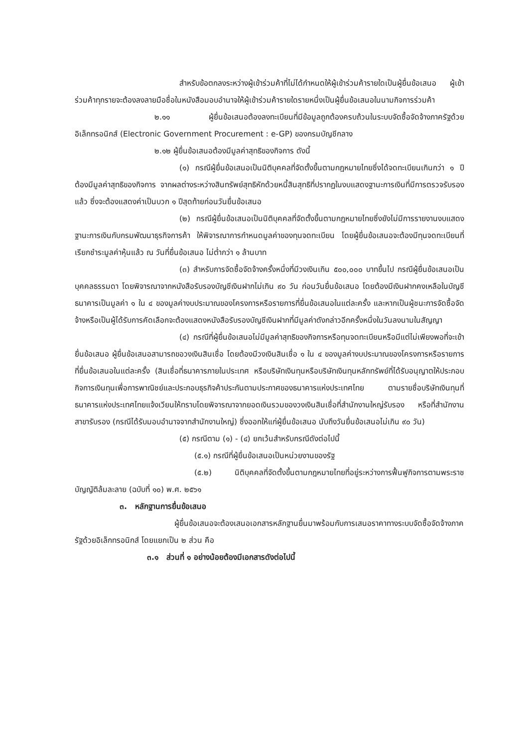สำหรับข้อตกลงระหว่างผู้เข้าร่วมค้าที่ไม่ได้กำหนดให้ผู้เข้าร่วมค้ารายใดเป็นผู้ยื่นข้อเสนอ ผู้เข้าร่วมค้าทุกรายจะต้องลงลายมือชื่อในหนังสือมอบอำนาจให้ผู้เข้าร่วมค้ารายใดรายหนึ่งเป็นผู้ยื่นข้อเสนอในนามกิจการร่วมค้า
๒.๑๑ ผู้ยื่นข้อเสนอต้องลงทะเบียนที่มีข้อมูลถูกต้องครบถ้วนในระบบจัดซื้อจัดจ้างภาครัฐด้วยอิเล็กทรอนิกส์ (Electronic Government Procurement : e-GP) ของกรมบัญชีกลาง
๒.๑๒ ผู้ยื่นข้อเสนอต้องมีมูลค่าสุทธิของกิจการ ดังนี้
(๑) กรณีผู้ยื่นข้อเสนอเป็นนิติบุคคลที่จัดตั้งขึ้นตามกฎหมายไทยซึ่งได้จดทะเบียนเกินกว่า ๑ ปี ต้องมีมูลค่าสุทธิของกิจการ จากผลต่างระหว่างสินทรัพย์สุทธิหักด้วยหนี้สินสุทธิที่ปรากฏในงบแสดงฐานะการเงินที่มีการตรวจรับรองแล้ว ซึ่งจะต้องแสดงค่าเป็นบวก ๑ ปีสุดท้ายก่อนวันยื่นข้อเสนอ
(๒) กรณีผู้ยื่นข้อเสนอเป็นนิติบุคคลที่จัดตั้งขึ้นตามกฎหมายไทยซึ่งยังไม่มีการรายงานงบแสดงฐานะการเงินกับกรมพัฒนาธุรกิจการค้า ให้พิจารณาการกำหนดมูลค่าของทุนจดทะเบียน โดยผู้ยื่นข้อเสนอจะต้องมีทุนจดทะเบียนที่เรียกชำระมูลค่าหุ้นแล้ว ณ วันที่ยื่นข้อเสนอ ไม่ต่ำกว่า ๑ ล้านบาท
(๓) สำหรับการจัดซื้อจัดจ้างครั้งหนึ่งที่มีวงเงินเกิน ๕๐๐,๐๐๐ บาทขึ้นไป กรณีผู้ยื่นข้อเสนอเป็นบุคคลธรรมดา โดยพิจารณาจากหนังสือรับรองบัญชีเงินฝากไม่เกิน ๙๐ วัน ก่อนวันยื่นข้อเสนอ โดยต้องมีเงินฝากคงเหลือในบัญชีธนาคารเป็นมูลค่า ๑ ใน ๔ ของมูลค่างบประมาณของโครงการหรือรายการที่ยื่นข้อเสนอในแต่ละครั้ง และหากเป็นผู้ชนะการจัดซื้อจัดจ้างหรือเป็นผู้ได้รับการคัดเลือกจะต้องแสดงหนังสือรับรองบัญชีเงินฝากที่มีมูลค่าดังกล่าวอีกครั้งหนึ่งในวันลงนามในสัญญา
(๔) กรณีที่ผู้ยื่นข้อเสนอไม่มีมูลค่าสุทธิของกิจการหรือทุนจดทะเบียนหรือมีแต่ไม่เพียงพอที่จะเข้ายื่นข้อเสนอ ผู้ยื่นข้อเสนอสามารถขอวงเงินสินเชื่อ โดยต้องมีวงเงินสินเชื่อ ๑ ใน ๔ ของมูลค่างบประมาณของโครงการหรือรายการที่ยื่นข้อเสนอในแต่ละครั้ง (สินเชื่อที่ธนาคารภายในประเทศ หรือบริษัทเงินทุนหรือบริษัทเงินทุนหลักทรัพย์ที่ได้รับอนุญาตให้ประกอบกิจการเงินทุนเพื่อการพาณิชย์และประกอบธุรกิจค้าประกันตามประกาศของธนาคารแห่งประเทศไทย ตามรายชื่อบริษัทเงินทุนที่ธนาคารแห่งประเทศไทยแจ้งเวียนให้ทราบโดยพิจารณาจากยอดเงินรวมของวงเงินสินเชื่อที่สำนักงานใหญ่รับรอง หรือที่สำนักงานสาขารับรอง (กรณีได้รับมอบอำนาจจากสำนักงานใหญ่) ซึ่งออกให้แก่ผู้ยื่นข้อเสนอ นับถึงวันยื่นข้อเสนอไม่เกิน ๙๐ วัน)
(๕) กรณีตาม (๑) - (๔) ยกเว้นสำหรับกรณีดังต่อไปนี้
(๕.๑) กรณีที่ผู้ยื่นข้อเสนอเป็นหน่วยงานของรัฐ
(๕.๒) นิติบุคคลที่จัดตั้งขึ้นตามกฎหมายไทยที่อยู่ระหว่างการฟื้นฟูกิจการตามพระราชบัญญัติล้มละลาย (ฉบับที่ ๑๐) พ.ศ. ๒๕๖๑
๓. หลักฐานการยื่นข้อเสนอ
ผู้ยื่นข้อเสนอจะต้องเสนอเอกสารหลักฐานยื่นมาพร้อมกับการเสนอราคาทางระบบจัดซื้อจัดจ้างภาครัฐด้วยอิเล็กทรอนิกส์ โดยแยกเป็น ๒ ส่วน คือ
๓.๑ ส่วนที่ ๑ อย่างน้อยต้องมีเอกสารดังต่อไปนี้